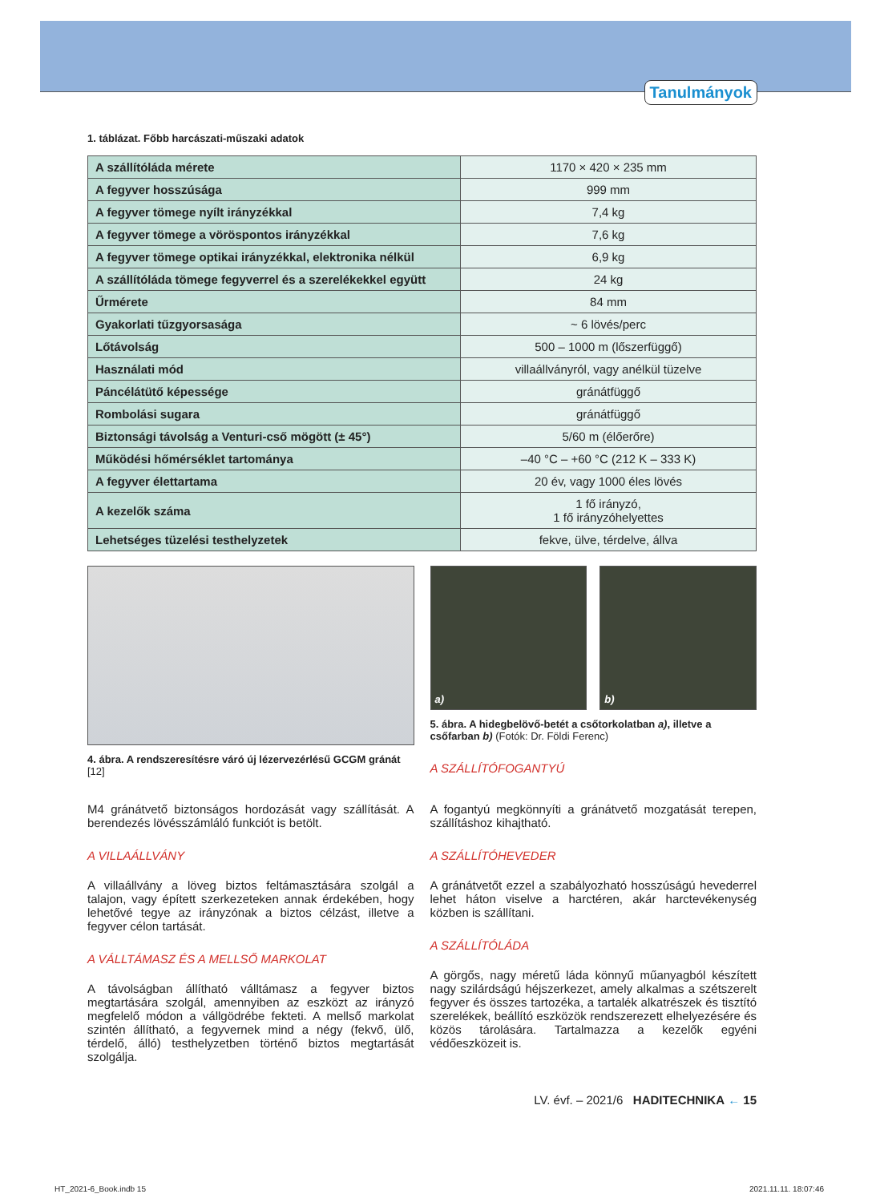Tanulmányok
1. táblázat. Főbb harcászati-műszaki adatok
| A szállítóláda mérete | 1170 × 420 × 235 mm |
| A fegyver hosszúsága | 999 mm |
| A fegyver tömege nyílt irányzékkal | 7,4 kg |
| A fegyver tömege a vöröspontos irányzékkal | 7,6 kg |
| A fegyver tömege optikai irányzékkal, elektronika nélkül | 6,9 kg |
| A szállítóláda tömege fegyverrel és a szerelékekkel együtt | 24 kg |
| Űrmérete | 84 mm |
| Gyakorlati tűzgyorsasága | ~ 6 lövés/perc |
| Lőtávolság | 500 – 1000 m (lőszerfüggő) |
| Használati mód | villaállványról, vagy anélkül tüzelve |
| Páncélátütő képessége | gránátfüggő |
| Rombolási sugara | gránátfüggő |
| Biztonsági távolság a Venturi-cső mögött (± 45°) | 5/60 m (élőerőre) |
| Működési hőmérséklet tartománya | –40 °C – +60 °C (212 K – 333 K) |
| A fegyver élettartama | 20 év, vagy 1000 éles lövés |
| A kezelők száma | 1 fő irányzó, 1 fő irányzóhelyettes |
| Lehetséges tüzelési testhelyzetek | fekve, ülve, térdelve, állva |
4. ábra. A rendszeresítésre váró új lézervezérlésű GCGM gránát [12]
a) b)
5. ábra. A hidegbelövő-betét a csőtorkolatban a), illetve a csőfarban b) (Fotók: Dr. Földi Ferenc)
A SZÁLLÍTÓFOGANTYÚ
M4 gránátvető biztonságos hordozását vagy szállítását. A berendezés lövésszámláló funkciót is betölt.
A VILLAÁLLVÁNY
A villaállvány a löveg biztos feltámasztására szolgál a talajon, vagy épített szerkezeteken annak érdekében, hogy lehetővé tegye az irányzónak a biztos célzást, illetve a fegyver célon tartását.
A VÁLLTÁMASZ ÉS A MELLSŐ MARKOLAT
A távolságban állítható válltámasz a fegyver biztos megtartására szolgál, amennyiben az eszközt az irányzó megfelelő módon a vállgödrébe fekteti. A mellső markolat szintén állítható, a fegyvernek mind a négy (fekvő, ülő, térdelő, álló) testhelyzetben történő biztos megtartását szolgálja.
A fogantyú megkönnyíti a gránátvető mozgatását terepen, szállításhoz kihajtható.
A SZÁLLÍTÓHEVEDER
A gránátvetőt ezzel a szabályozható hosszúságú hevederrel lehet háton viselve a harctéren, akár harctevékenység közben is szállítani.
A SZÁLLÍTÓLÁDA
A görgős, nagy méretű láda könnyű műanyagból készített nagy szilárdságú héjszerkezet, amely alkalmas a szétszerelt fegyver és összes tartozéka, a tartalék alkatrészek és tisztító szerelékek, beállító eszközök rendszerezett elhelyezésére és közös tárolására. Tartalmazza a kezelők egyéni védőeszközeit is.
LV. évf. – 2021/6 HADITECHNIKA ← 15
HT_2021-6_Book.indb 15 2021.11.11. 18:07:46